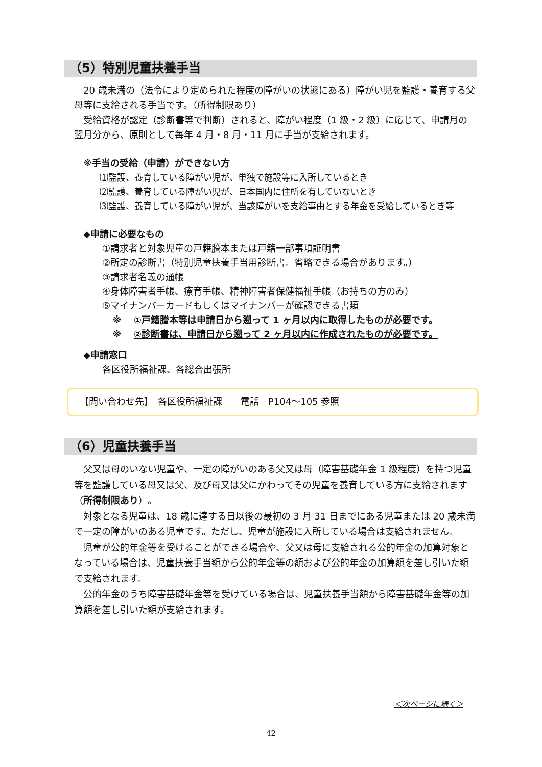（5）特別児童扶養手当
20 歳未満の（法令により定められた程度の障がいの状態にある）障がい児を監護・養育する父母等に支給される手当です。（所得制限あり）
受給資格が認定（診断書等で判断）されると、障がい程度（1 級・2 級）に応じて、申請月の翌月分から、原則として毎年 4 月・8 月・11 月に手当が支給されます。
※手当の受給（申請）ができない方
⑴監護、養育している障がい児が、単独で施設等に入所しているとき
⑵監護、養育している障がい児が、日本国内に住所を有していないとき
⑶監護、養育している障がい児が、当該障がいを支給事由とする年金を受給しているとき等
◆申請に必要なもの
①請求者と対象児童の戸籍謄本または戸籍一部事項証明書
②所定の診断書（特別児童扶養手当用診断書。省略できる場合があります。）
③請求者名義の通帳
④身体障害者手帳、療育手帳、精神障害者保健福祉手帳（お持ちの方のみ）
⑤マイナンバーカードもしくはマイナンバーが確認できる書類
※ ①戸籍謄本等は申請日から遡って 1 ヶ月以内に取得したものが必要です。
※ ②診断書は、申請日から遡って 2 ヶ月以内に作成されたものが必要です。
◆申請窓口
各区役所福祉課、各総合出張所
【問い合わせ先】　各区役所福祉課　　電話　P104～105 参照
（6）児童扶養手当
父又は母のいない児童や、一定の障がいのある父又は母（障害基礎年金 1 級程度）を持つ児童等を監護している母又は父、及び母又は父にかわってその児童を養育している方に支給されます（所得制限あり）。
対象となる児童は、18 歳に達する日以後の最初の 3 月 31 日までにある児童または 20 歳未満で一定の障がいのある児童です。ただし、児童が施設に入所している場合は支給されません。
児童が公的年金等を受けることができる場合や、父又は母に支給される公的年金の加算対象となっている場合は、児童扶養手当額から公的年金等の額および公的年金の加算額を差し引いた額で支給されます。
公的年金のうち障害基礎年金等を受けている場合は、児童扶養手当額から障害基礎年金等の加算額を差し引いた額が支給されます。
＜次ページに続く＞
42